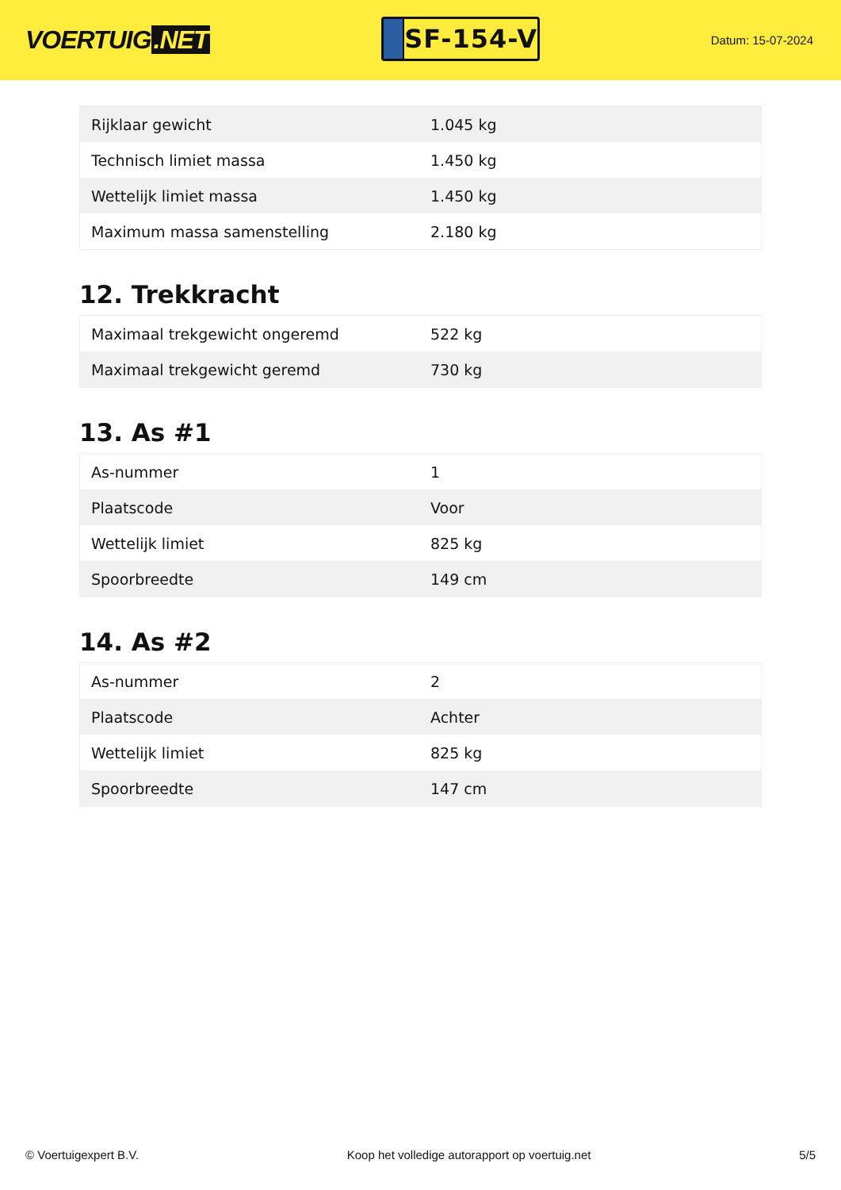VOERTUIG.NET
SF-154-V
Datum: 15-07-2024
| Rijklaar gewicht | 1.045 kg |
| Technisch limiet massa | 1.450 kg |
| Wettelijk limiet massa | 1.450 kg |
| Maximum massa samenstelling | 2.180 kg |
12. Trekkracht
| Maximaal trekgewicht ongeremd | 522 kg |
| Maximaal trekgewicht geremd | 730 kg |
13. As #1
| As-nummer | 1 |
| Plaatscode | Voor |
| Wettelijk limiet | 825 kg |
| Spoorbreedte | 149 cm |
14. As #2
| As-nummer | 2 |
| Plaatscode | Achter |
| Wettelijk limiet | 825 kg |
| Spoorbreedte | 147 cm |
© Voertuigexpert B.V. Koop het volledige autorapport op voertuig.net 5/5